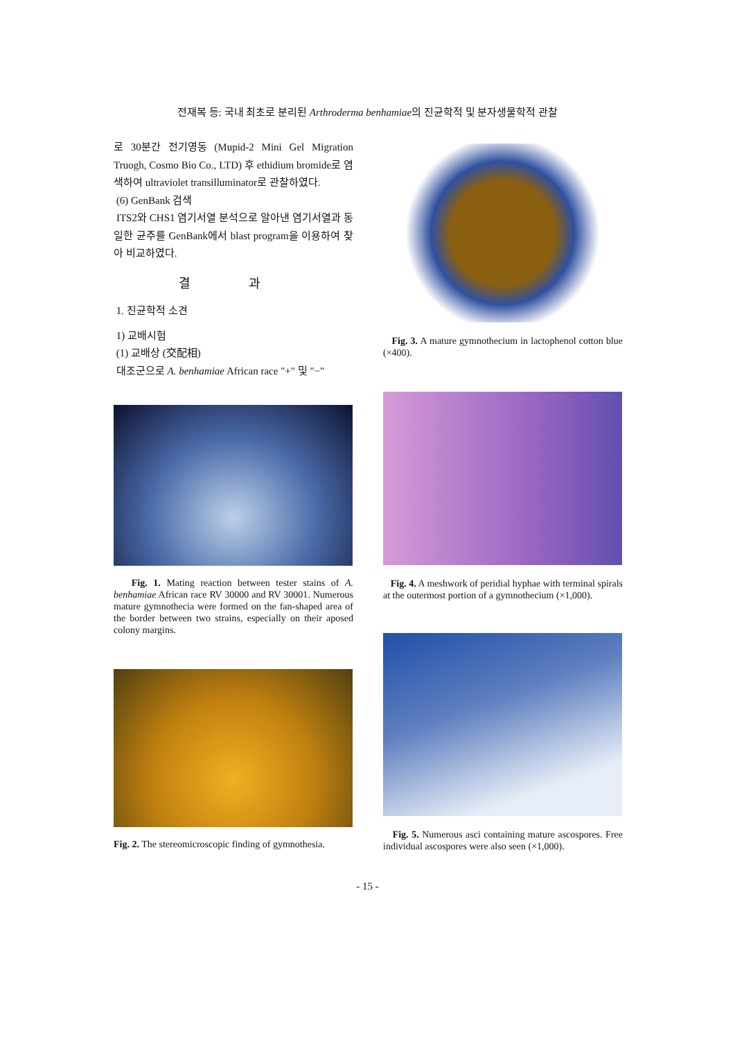전재복 등: 국내 최초로 분리된 Arthroderma benhamiae의 진균학적 및 분자생물학적 관찰
로 30분간 전기영동 (Mupid-2 Mini Gel Migration Truogh, Cosmo Bio Co., LTD) 후 ethidium bromide로 염색하여 ultraviolet transilluminator로 관찰하였다.
(6) GenBank 검색
ITS2와 CHS1 염기서열 분석으로 알아낸 염기서열과 동일한 균주를 GenBank에서 blast program을 이용하여 찾아 비교하였다.
결 과
1. 진균학적 소견
1) 교배시험
(1) 교배상 (交配相)
대조군으로 A. benhamiae African race "+" 및 "−"
Fig. 1. Mating reaction between tester stains of A. benhamiae African race RV 30000 and RV 30001. Numerous mature gymnothecia were formed on the fan-shaped area of the border between two strains, especially on their aposed colony margins.
Fig. 2. The stereomicroscopic finding of gymnothesia.
Fig. 3. A mature gymnothecium in lactophenol cotton blue (×400).
Fig. 4. A meshwork of peridial hyphae with terminal spirals at the outermost portion of a gymnothecium (×1,000).
Fig. 5. Numerous asci containing mature ascospores. Free individual ascospores were also seen (×1,000).
- 15 -